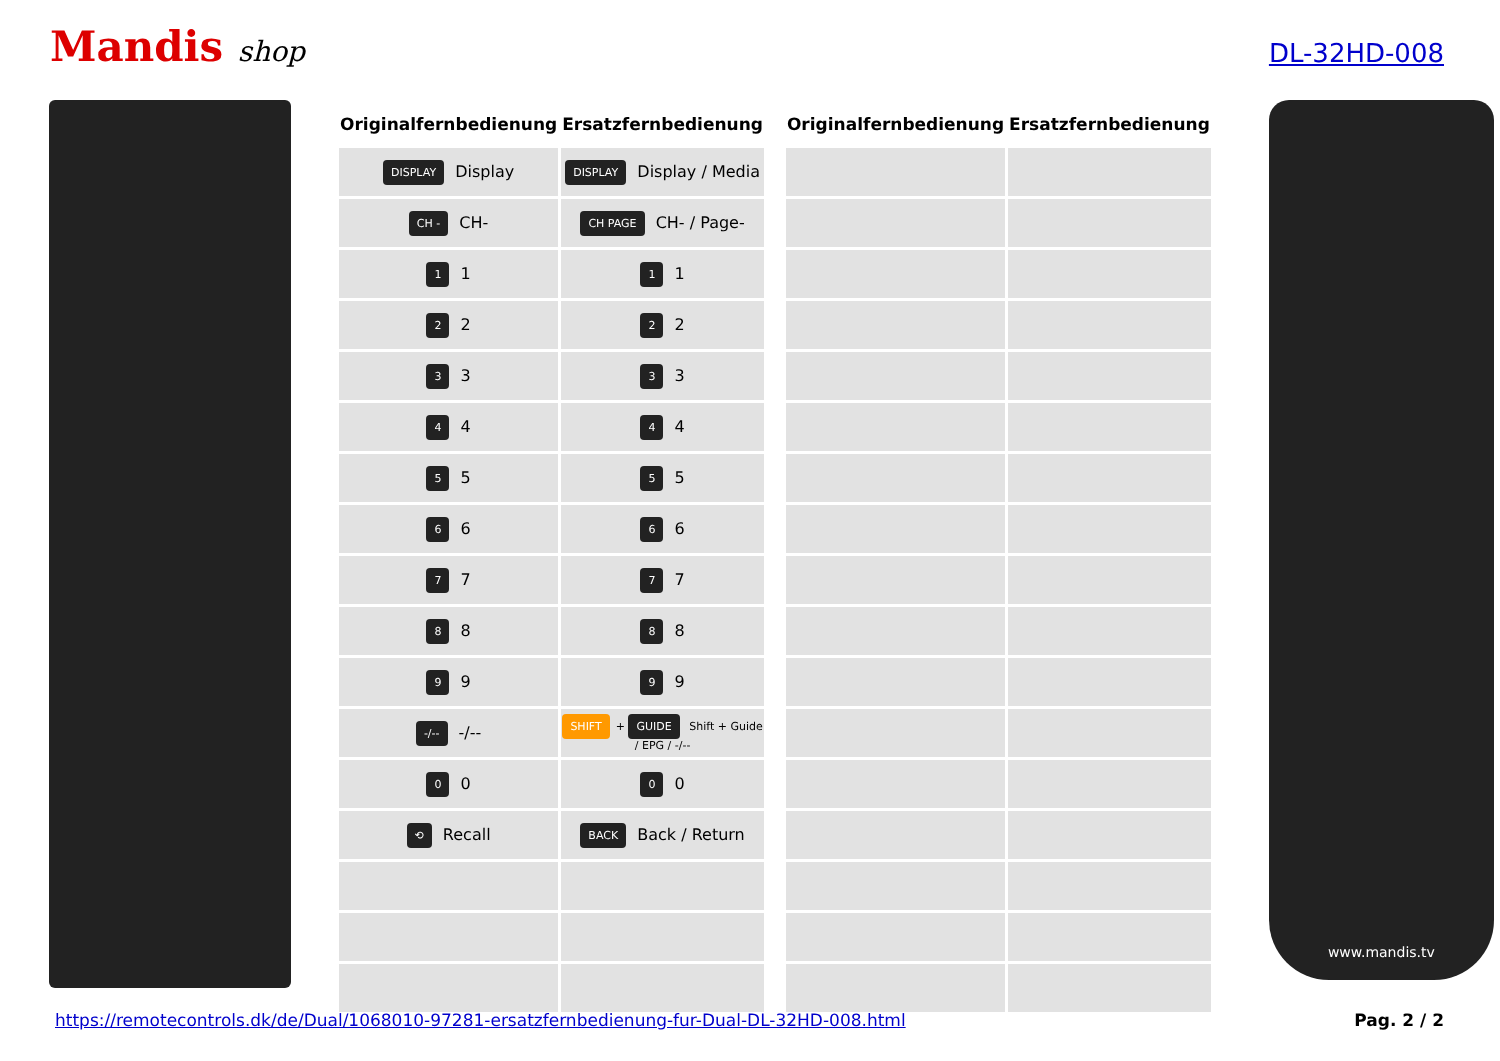Mandis shop
DL-32HD-008
| Originalfernbedienung | Ersatzfernbedienung |
| --- | --- |
| DISPLAY Display | DISPLAY Display / Media |
| CH - CH- | CH PAGE CH- / Page- |
| 1 1 | 1 1 |
| 2 2 | 2 2 |
| 3 3 | 3 3 |
| 4 4 | 4 4 |
| 5 5 | 5 5 |
| 6 6 | 6 6 |
| 7 7 | 7 7 |
| 8 8 | 8 8 |
| 9 9 | 9 9 |
| -/-- -/-- | SHIFT + GUIDE Shift + Guide / EPG / -/-- |
| 0 0 | 0 0 |
| ⟲ Recall | BACK Back / Return |
| Originalfernbedienung | Ersatzfernbedienung |
| --- | --- |
www.mandis.tv
https://remotecontrols.dk/de/Dual/1068010-97281-ersatzfernbedienung-fur-Dual-DL-32HD-008.html Pag. 2 / 2